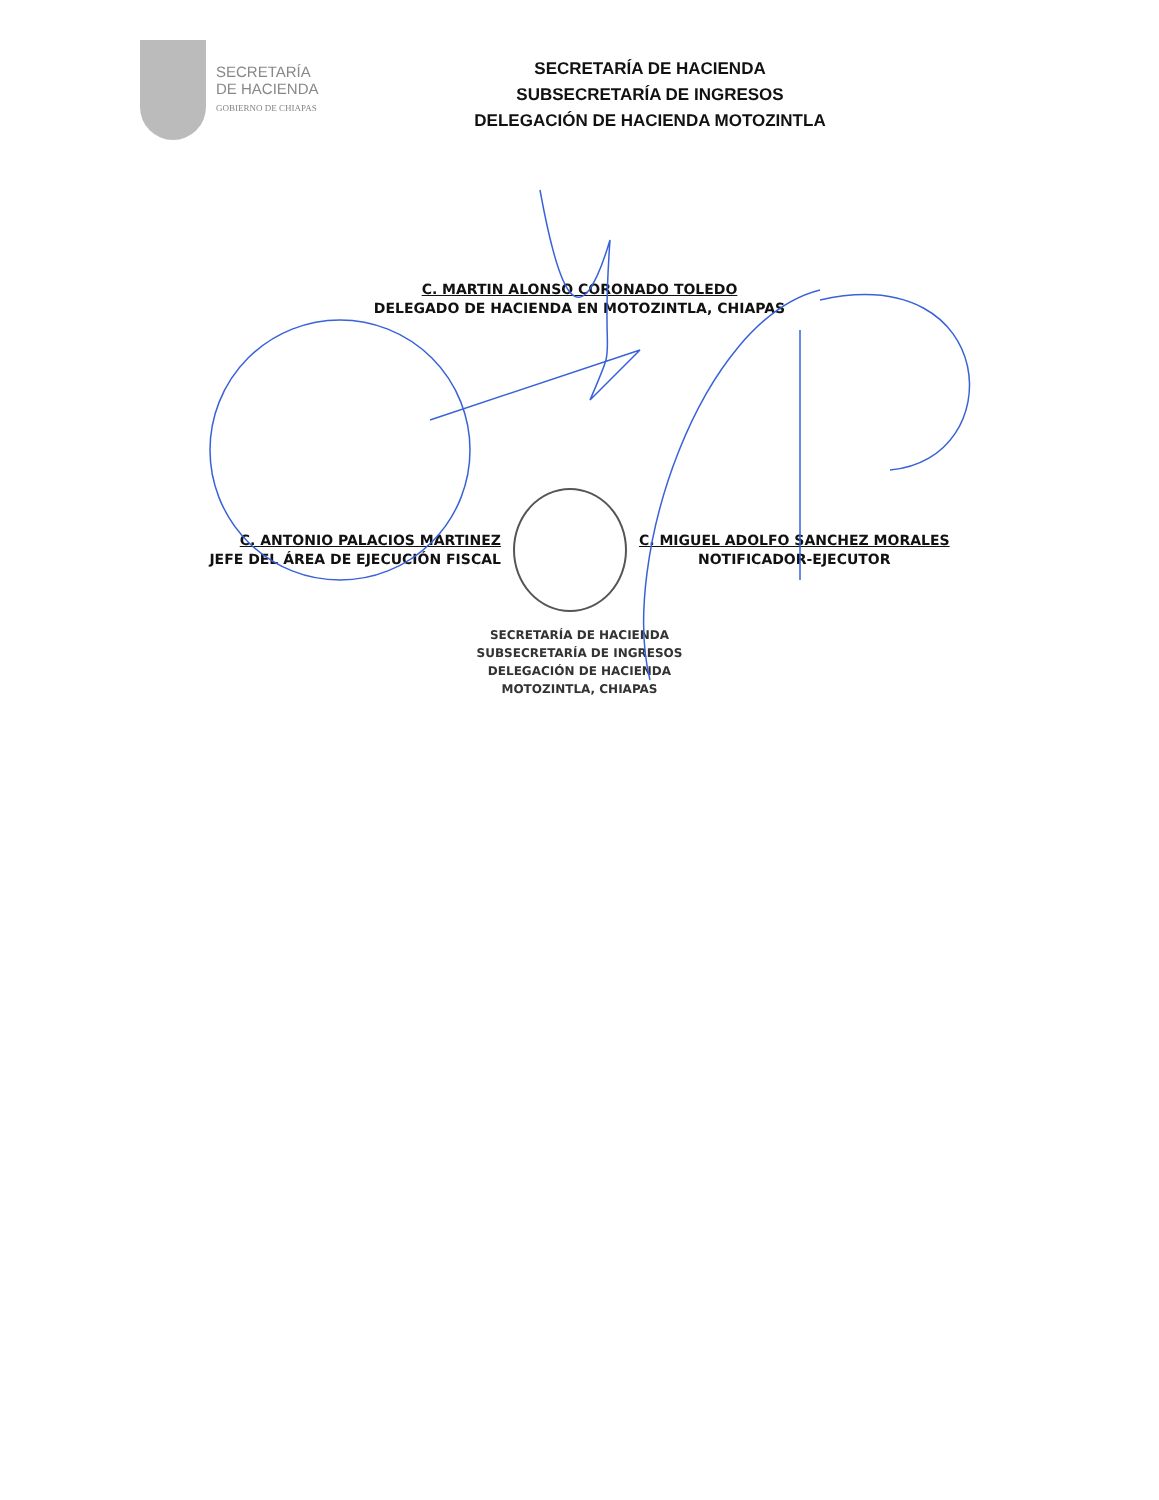SECRETARÍA
DE HACIENDA
GOBIERNO DE CHIAPAS
SECRETARÍA DE HACIENDA
SUBSECRETARÍA DE INGRESOS
DELEGACIÓN DE HACIENDA MOTOZINTLA
C. MARTIN ALONSO CORONADO TOLEDO
DELEGADO DE HACIENDA EN MOTOZINTLA, CHIAPAS
C. ANTONIO PALACIOS MARTINEZ
JEFE DEL ÁREA DE EJECUCIÓN FISCAL
C. MIGUEL ADOLFO SANCHEZ MORALES
NOTIFICADOR-EJECUTOR
SECRETARÍA DE HACIENDA
SUBSECRETARÍA DE INGRESOS
DELEGACIÓN DE HACIENDA
MOTOZINTLA, CHIAPAS